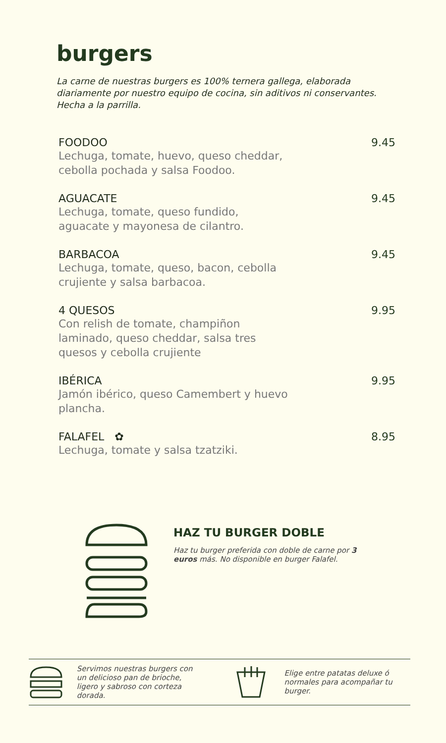burgers
La carne de nuestras burgers es 100% ternera gallega, elaborada diariamente por nuestro equipo de cocina, sin aditivos ni conservantes. Hecha a la parrilla.
FOODOO 9.45
Lechuga, tomate, huevo, queso cheddar, cebolla pochada y salsa Foodoo.
AGUACATE 9.45
Lechuga, tomate, queso fundido, aguacate y mayonesa de cilantro.
BARBACOA 9.45
Lechuga, tomate, queso, bacon, cebolla crujiente y salsa barbacoa.
4 QUESOS 9.95
Con relish de tomate, champiñon laminado, queso cheddar, salsa tres quesos y cebolla crujiente
IBÉRICA 9.95
Jamón ibérico, queso Camembert y huevo plancha.
FALAFEL ✿ 8.95
Lechuga, tomate y salsa tzatziki.
HAZ TU BURGER DOBLE
Haz tu burger preferida con doble de carne por 3 euros más. No disponible en burger Falafel.
Servimos nuestras burgers con un delicioso pan de brioche, ligero y sabroso con corteza dorada.
Elige entre patatas deluxe ó normales para acompañar tu burger.